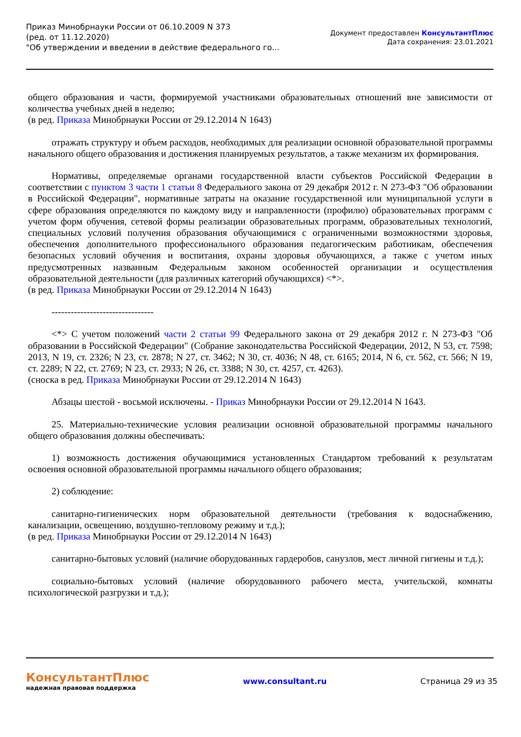Приказ Минобрнауки России от 06.10.2009 N 373
(ред. от 11.12.2020)
"Об утверждении и введении в действие федерального го...
Документ предоставлен КонсультантПлюс
Дата сохранения: 23.01.2021
общего образования и части, формируемой участниками образовательных отношений вне зависимости от количества учебных дней в неделю;
(в ред. Приказа Минобрнауки России от 29.12.2014 N 1643)
отражать структуру и объем расходов, необходимых для реализации основной образовательной программы начального общего образования и достижения планируемых результатов, а также механизм их формирования.
Нормативы, определяемые органами государственной власти субъектов Российской Федерации в соответствии с пунктом 3 части 1 статьи 8 Федерального закона от 29 декабря 2012 г. N 273-ФЗ "Об образовании в Российской Федерации", нормативные затраты на оказание государственной или муниципальной услуги в сфере образования определяются по каждому виду и направленности (профилю) образовательных программ с учетом форм обучения, сетевой формы реализации образовательных программ, образовательных технологий, специальных условий получения образования обучающимися с ограниченными возможностями здоровья, обеспечения дополнительного профессионального образования педагогическим работникам, обеспечения безопасных условий обучения и воспитания, охраны здоровья обучающихся, а также с учетом иных предусмотренных названным Федеральным законом особенностей организации и осуществления образовательной деятельности (для различных категорий обучающихся) <*>.
(в ред. Приказа Минобрнауки России от 29.12.2014 N 1643)
--------------------------------
<*> С учетом положений части 2 статьи 99 Федерального закона от 29 декабря 2012 г. N 273-ФЗ "Об образовании в Российской Федерации" (Собрание законодательства Российской Федерации, 2012, N 53, ст. 7598; 2013, N 19, ст. 2326; N 23, ст. 2878; N 27, ст. 3462; N 30, ст. 4036; N 48, ст. 6165; 2014, N 6, ст. 562, ст. 566; N 19, ст. 2289; N 22, ст. 2769; N 23, ст. 2933; N 26, ст. 3388; N 30, ст. 4257, ст. 4263).
(сноска в ред. Приказа Минобрнауки России от 29.12.2014 N 1643)
Абзацы шестой - восьмой исключены. - Приказ Минобрнауки России от 29.12.2014 N 1643.
25. Материально-технические условия реализации основной образовательной программы начального общего образования должны обеспечивать:
1) возможность достижения обучающимися установленных Стандартом требований к результатам освоения основной образовательной программы начального общего образования;
2) соблюдение:
санитарно-гигиенических норм образовательной деятельности (требования к водоснабжению, канализации, освещению, воздушно-тепловому режиму и т.д.);
(в ред. Приказа Минобрнауки России от 29.12.2014 N 1643)
санитарно-бытовых условий (наличие оборудованных гардеробов, санузлов, мест личной гигиены и т.д.);
социально-бытовых условий (наличие оборудованного рабочего места, учительской, комнаты психологической разгрузки и т.д.);
КонсультантПлюс
надежная правовая поддержка
www.consultant.ru Страница 29 из 35